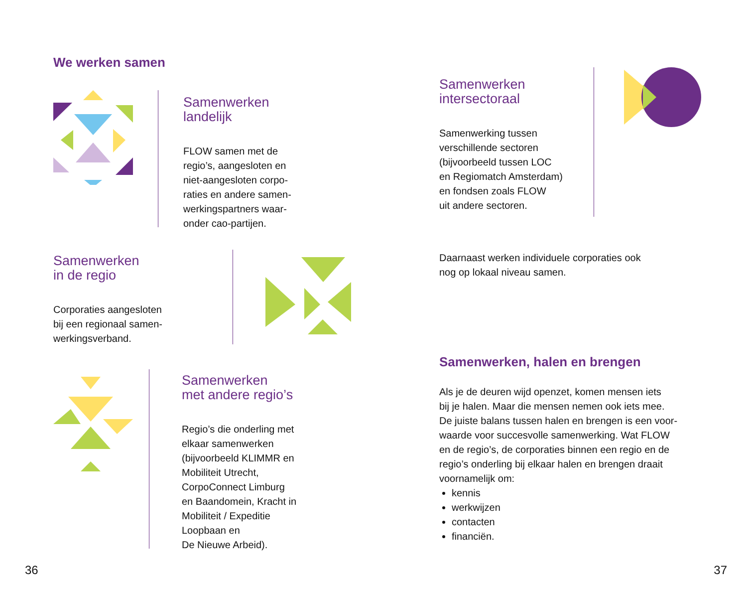We werken samen
Samenwerken
landelijk
FLOW samen met de
regio’s, aangesloten en
niet-aangesloten corpo-
raties en andere samen-
werkingspartners waar-
onder cao-partijen.
Samenwerken
in de regio
Corporaties aangesloten
bij een regionaal samen-
werkingsverband.
Samenwerken
met andere regio’s
Regio’s die onderling met
elkaar samenwerken
(bijvoorbeeld KLIMMR en
Mobiliteit Utrecht,
CorpoConnect Limburg
en Baandomein, Kracht in
Mobiliteit / Expeditie
Loopbaan en
De Nieuwe Arbeid).
36
Samenwerken
intersectoraal
Samenwerking tussen
verschillende sectoren
(bijvoorbeeld tussen LOC
en Regiomatch Amsterdam)
en fondsen zoals FLOW
uit andere sectoren.
Daarnaast werken individuele corporaties ook
nog op lokaal niveau samen.
Samenwerken, halen en brengen
Als je de deuren wijd openzet, komen mensen iets
bij je halen. Maar die mensen nemen ook iets mee.
De juiste balans tussen halen en brengen is een voor-
waarde voor succesvolle samenwerking. Wat FLOW
en de regio’s, de corporaties binnen een regio en de
regio’s onderling bij elkaar halen en brengen draait
voornamelijk om:
kennis
werkwijzen
contacten
financiën.
37